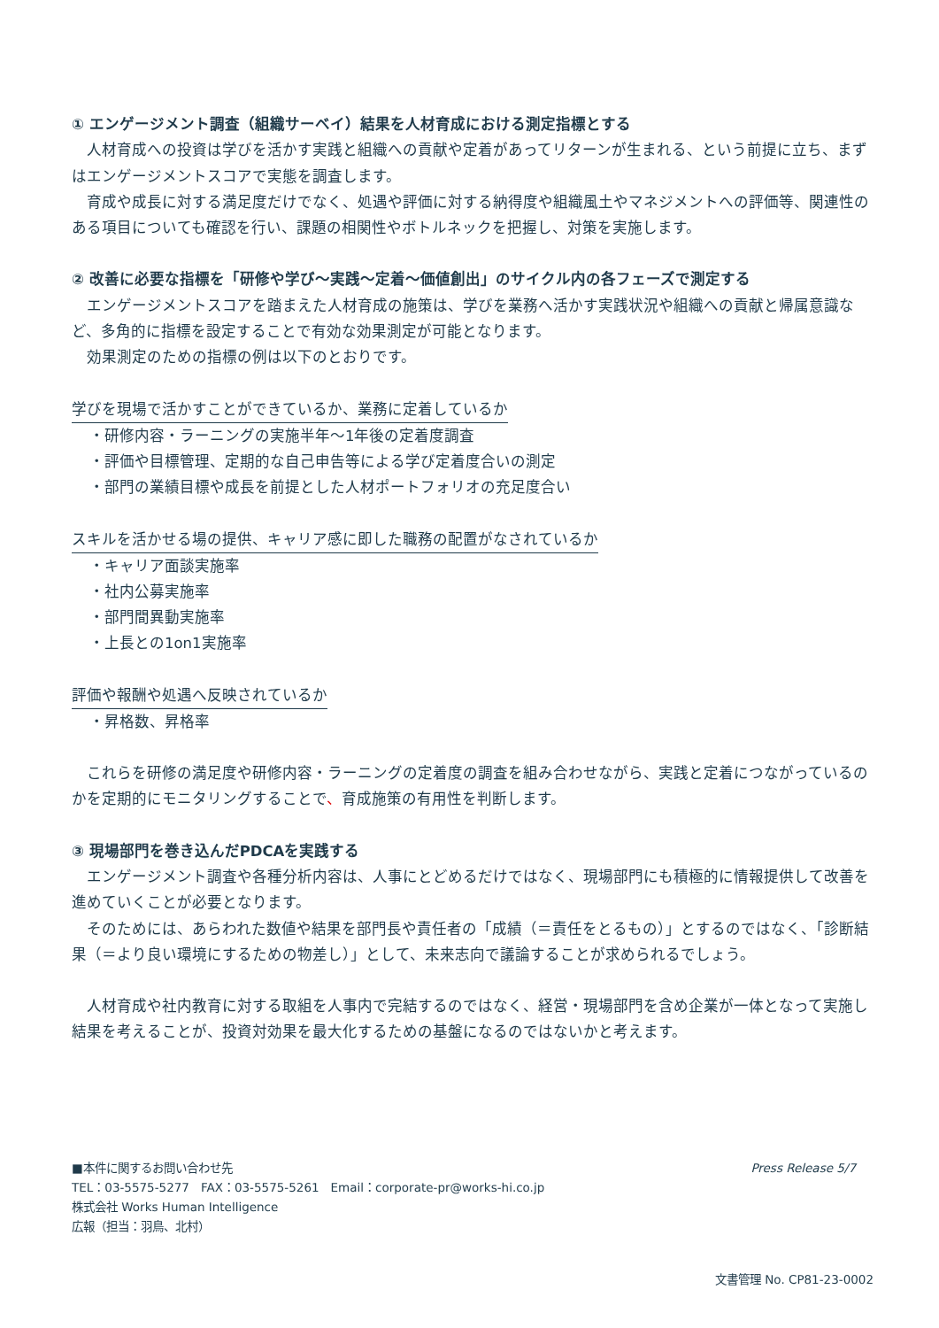① エンゲージメント調査（組織サーベイ）結果を人材育成における測定指標とする
　人材育成への投資は学びを活かす実践と組織への貢献や定着があってリターンが生まれる、という前提に立ち、まずはエンゲージメントスコアで実態を調査します。
　育成や成長に対する満足度だけでなく、処遇や評価に対する納得度や組織風土やマネジメントへの評価等、関連性のある項目についても確認を行い、課題の相関性やボトルネックを把握し、対策を実施します。
② 改善に必要な指標を「研修や学び～実践～定着～価値創出」のサイクル内の各フェーズで測定する
　エンゲージメントスコアを踏まえた人材育成の施策は、学びを業務へ活かす実践状況や組織への貢献と帰属意識など、多角的に指標を設定することで有効な効果測定が可能となります。
　効果測定のための指標の例は以下のとおりです。
学びを現場で活かすことができているか、業務に定着しているか
・研修内容・ラーニングの実施半年～1年後の定着度調査
・評価や目標管理、定期的な自己申告等による学び定着度合いの測定
・部門の業績目標や成長を前提とした人材ポートフォリオの充足度合い
スキルを活かせる場の提供、キャリア感に即した職務の配置がなされているか
・キャリア面談実施率
・社内公募実施率
・部門間異動実施率
・上長との1on1実施率
評価や報酬や処遇へ反映されているか
・昇格数、昇格率
　これらを研修の満足度や研修内容・ラーニングの定着度の調査を組み合わせながら、実践と定着につながっているのかを定期的にモニタリングすることで、育成施策の有用性を判断します。
③ 現場部門を巻き込んだPDCAを実践する
　エンゲージメント調査や各種分析内容は、人事にとどめるだけではなく、現場部門にも積極的に情報提供して改善を進めていくことが必要となります。
　そのためには、あらわれた数値や結果を部門長や責任者の「成績（＝責任をとるもの）」とするのではなく、「診断結果（＝より良い環境にするための物差し）」として、未来志向で議論することが求められるでしょう。
　人材育成や社内教育に対する取組を人事内で完結するのではなく、経営・現場部門を含め企業が一体となって実施し結果を考えることが、投資対効果を最大化するための基盤になるのではないかと考えます。
Press Release 5/7
■本件に関するお問い合わせ先
TEL：03-5575-5277　FAX：03-5575-5261　Email：corporate-pr@works-hi.co.jp
株式会社 Works Human Intelligence
広報（担当：羽鳥、北村）
文書管理 No. CP81-23-0002